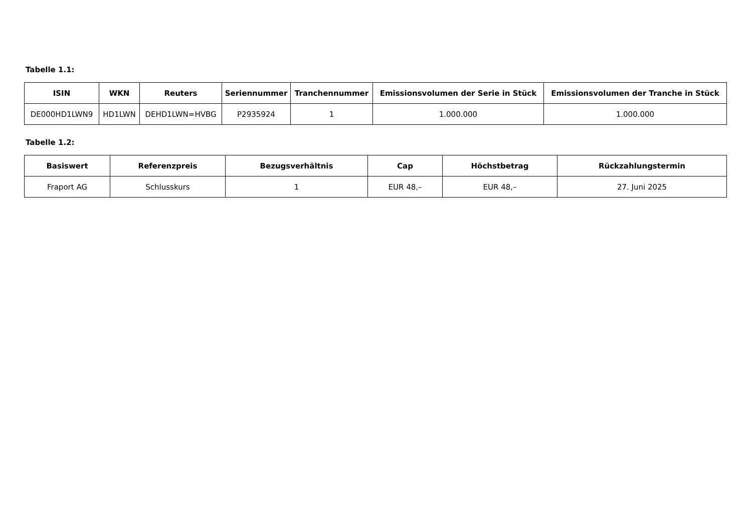Tabelle 1.1:
| ISIN | WKN | Reuters | Seriennummer | Tranchennummer | Emissionsvolumen der Serie in Stück | Emissionsvolumen der Tranche in Stück |
| --- | --- | --- | --- | --- | --- | --- |
| DE000HD1LWN9 | HD1LWN | DEHD1LWN=HVBG | P2935924 | 1 | 1.000.000 | 1.000.000 |
Tabelle 1.2:
| Basiswert | Referenzpreis | Bezugsverhältnis | Cap | Höchstbetrag | Rückzahlungstermin |
| --- | --- | --- | --- | --- | --- |
| Fraport AG | Schlusskurs | 1 | EUR 48,– | EUR 48,– | 27. Juni 2025 |